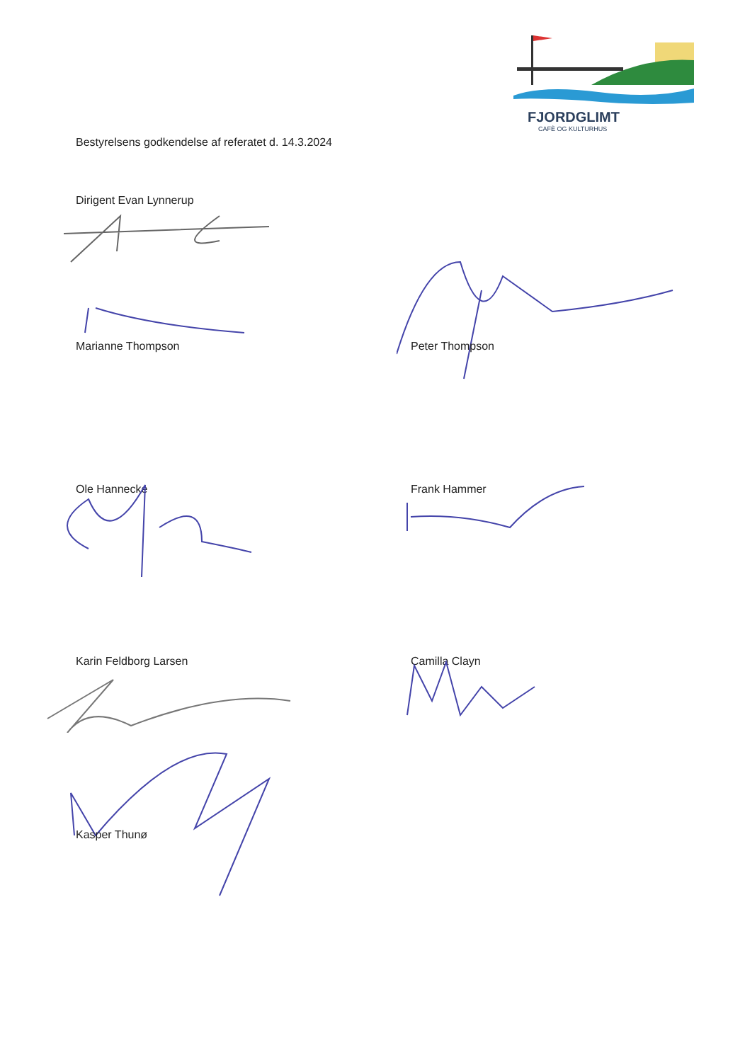FJORDGLIMT
CAFÈ OG KULTURHUS
Bestyrelsens godkendelse af referatet d. 14.3.2024
Dirigent Evan Lynnerup
Marianne Thompson Peter Thompson
Ole Hannecke Frank Hammer
Karin Feldborg Larsen Camilla Clayn
Kasper Thunø